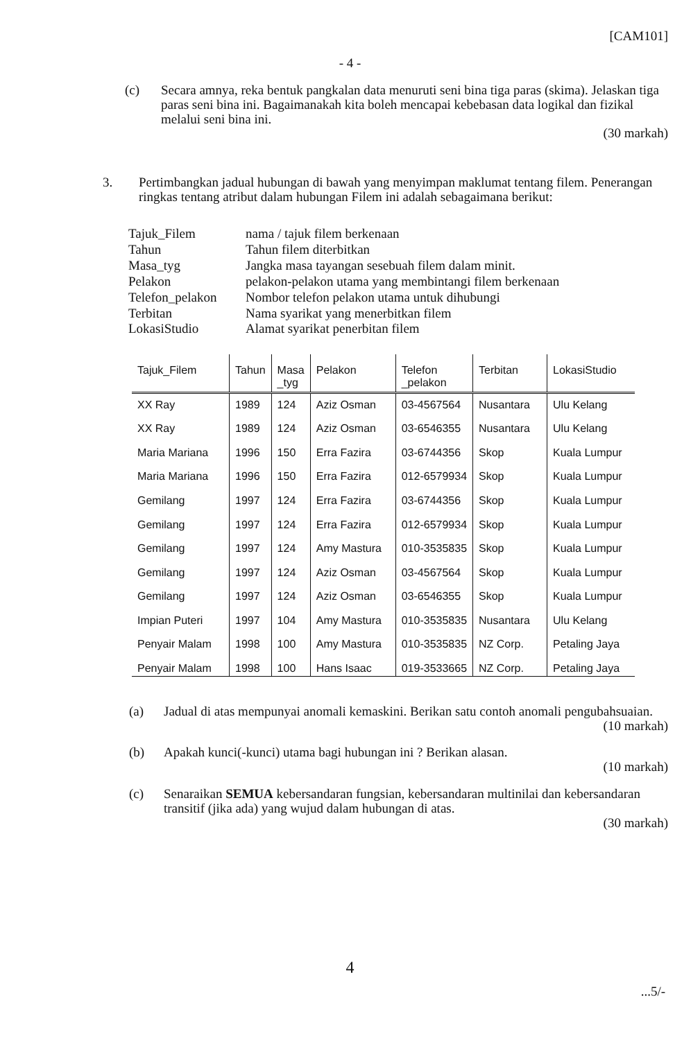[CAM101]
- 4 -
(c) Secara amnya, reka bentuk pangkalan data menuruti seni bina tiga paras (skima). Jelaskan tiga paras seni bina ini. Bagaimanakah kita boleh mencapai kebebasan data logikal dan fizikal melalui seni bina ini.
(30 markah)
3. Pertimbangkan jadual hubungan di bawah yang menyimpan maklumat tentang filem. Penerangan ringkas tentang atribut dalam hubungan Filem ini adalah sebagaimana berikut:
| Tajuk_Filem | nama / tajuk filem berkenaan |
| Tahun | Tahun filem diterbitkan |
| Masa_tyg | Jangka masa tayangan sesebuah filem dalam minit. |
| Pelakon | pelakon-pelakon utama yang membintangi filem berkenaan |
| Telefon_pelakon | Nombor telefon pelakon utama untuk dihubungi |
| Terbitan | Nama syarikat yang menerbitkan filem |
| LokasiStudio | Alamat syarikat penerbitan filem |
| Tajuk_Filem | Tahun | Masa _tyg | Pelakon | Telefon _pelakon | Terbitan | LokasiStudio |
| --- | --- | --- | --- | --- | --- | --- |
| XX Ray | 1989 | 124 | Aziz Osman | 03-4567564 | Nusantara | Ulu Kelang |
| XX Ray | 1989 | 124 | Aziz Osman | 03-6546355 | Nusantara | Ulu Kelang |
| Maria Mariana | 1996 | 150 | Erra Fazira | 03-6744356 | Skop | Kuala Lumpur |
| Maria Mariana | 1996 | 150 | Erra Fazira | 012-6579934 | Skop | Kuala Lumpur |
| Gemilang | 1997 | 124 | Erra Fazira | 03-6744356 | Skop | Kuala Lumpur |
| Gemilang | 1997 | 124 | Erra Fazira | 012-6579934 | Skop | Kuala Lumpur |
| Gemilang | 1997 | 124 | Amy Mastura | 010-3535835 | Skop | Kuala Lumpur |
| Gemilang | 1997 | 124 | Aziz Osman | 03-4567564 | Skop | Kuala Lumpur |
| Gemilang | 1997 | 124 | Aziz Osman | 03-6546355 | Skop | Kuala Lumpur |
| Impian Puteri | 1997 | 104 | Amy Mastura | 010-3535835 | Nusantara | Ulu Kelang |
| Penyair Malam | 1998 | 100 | Amy Mastura | 010-3535835 | NZ Corp. | Petaling Jaya |
| Penyair Malam | 1998 | 100 | Hans Isaac | 019-3533665 | NZ Corp. | Petaling Jaya |
(a) Jadual di atas mempunyai anomali kemaskini. Berikan satu contoh anomali pengubahsuaian.
(10 markah)
(b) Apakah kunci(-kunci) utama bagi hubungan ini ? Berikan alasan.
(10 markah)
(c) Senaraikan SEMUA kebersandaran fungsian, kebersandaran multinilai dan kebersandaran transitif (jika ada) yang wujud dalam hubungan di atas.
(30 markah)
4
...5/-